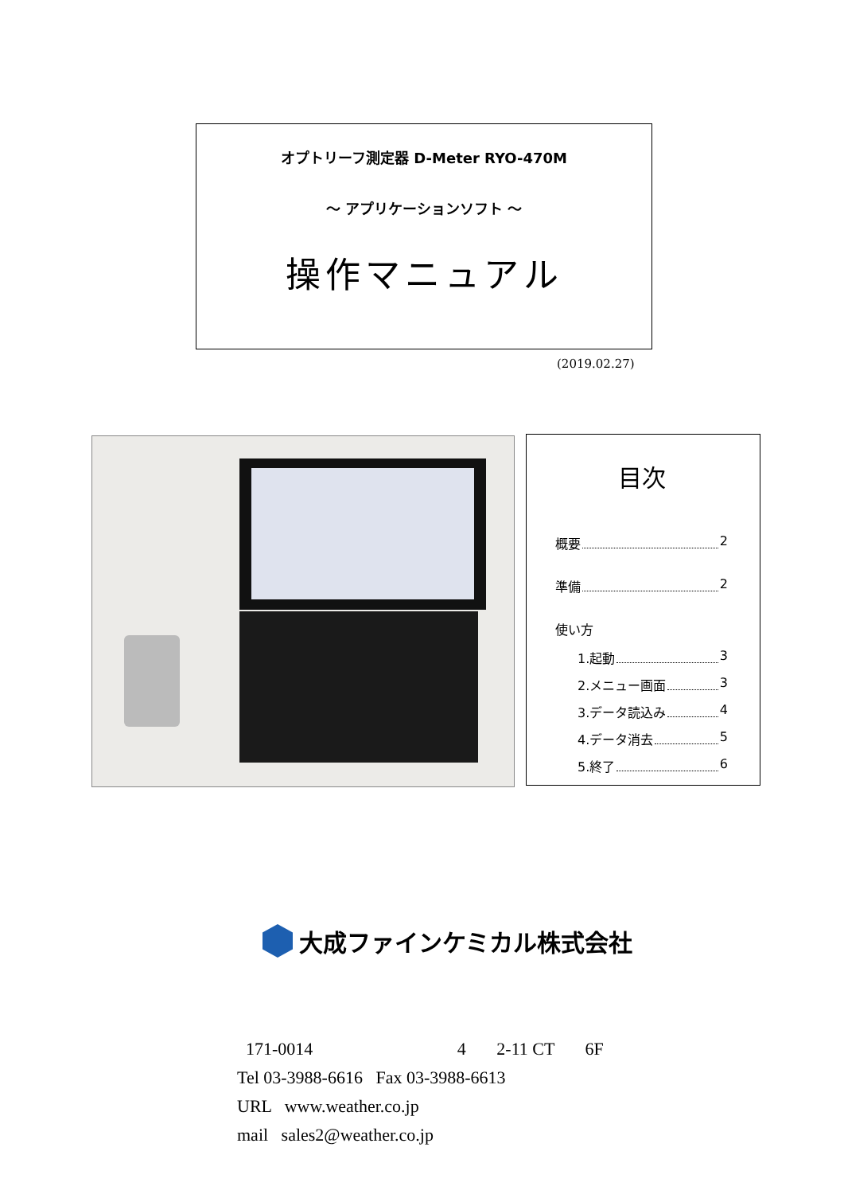オプトリーフ測定器 D-Meter RYO-470M
～ アプリケーションソフト ～
操作マニュアル
(2019.02.27)
目次
概要 2
準備 2
使い方
1.起動 3
2.メニュー画面 3
3.データ読込み 4
4.データ消去 5
5.終了 6
大成ファインケミカル株式会社
171-0014 4 2-11 CT 6F
Tel 03-3988-6616 Fax 03-3988-6613
URL www.weather.co.jp
mail sales2@weather.co.jp